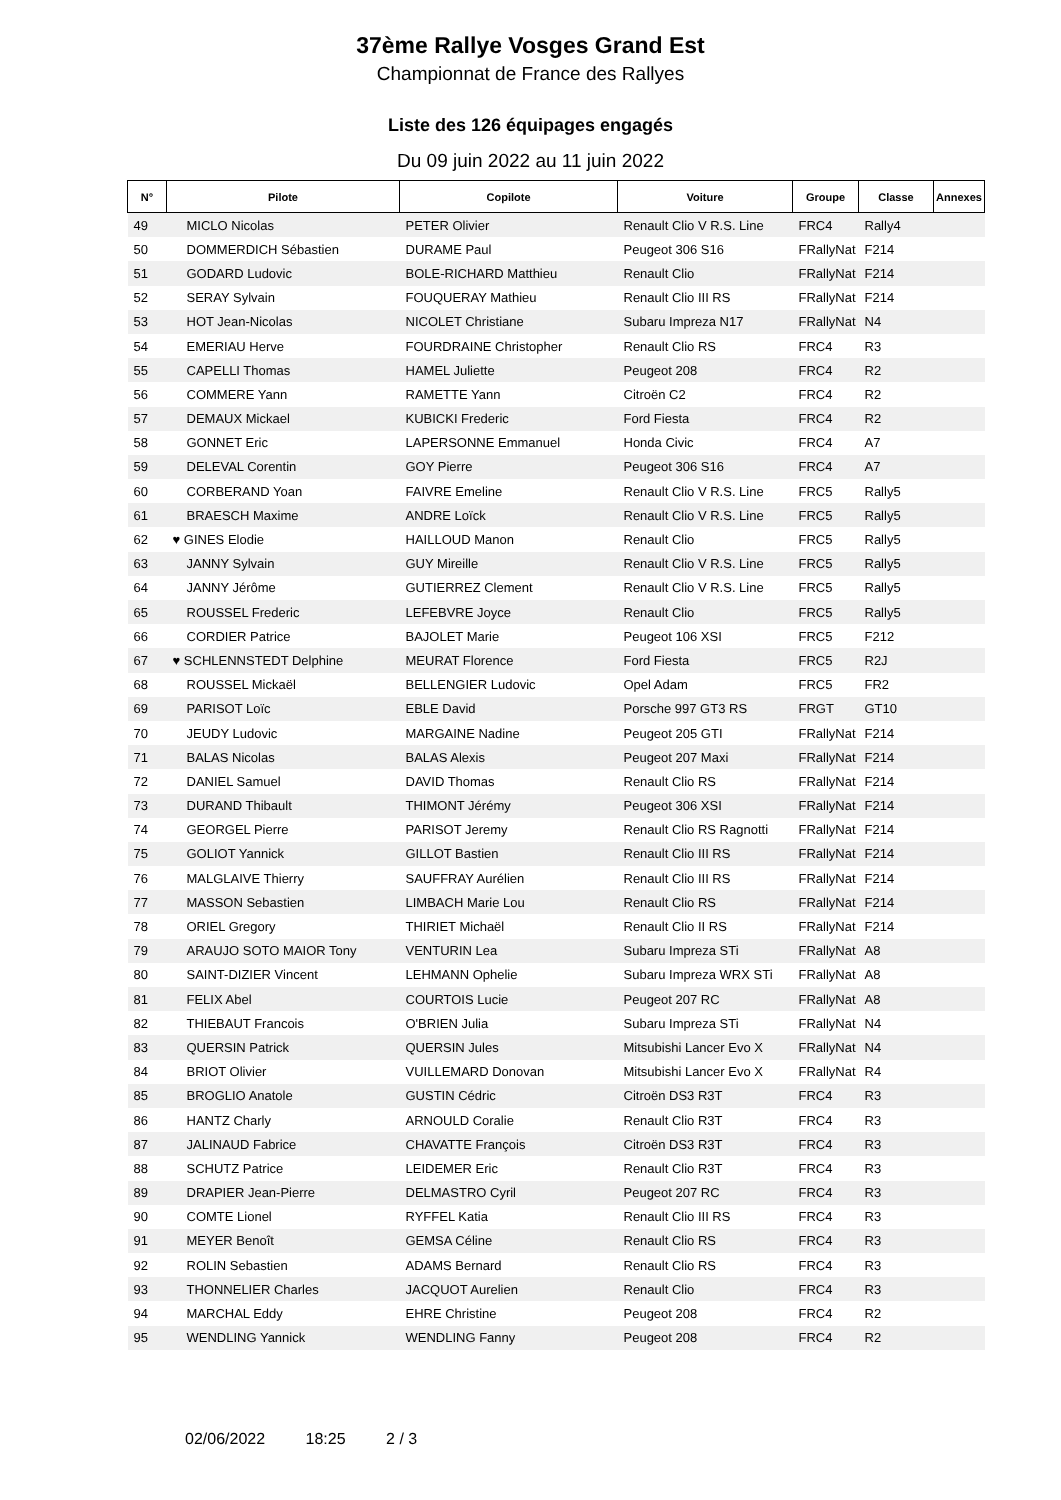37ème Rallye Vosges Grand Est
Championnat de France des Rallyes
Liste des 126 équipages engagés
Du 09 juin 2022 au 11 juin 2022
| N° | Pilote | Copilote | Voiture | Groupe | Classe | Annexes |
| --- | --- | --- | --- | --- | --- | --- |
| 49 | MICLO Nicolas | PETER Olivier | Renault Clio V R.S. Line | FRC4 | Rally4 | |
| 50 | DOMMERDICH Sébastien | DURAME Paul | Peugeot 306 S16 | FRallyNat | F214 | |
| 51 | GODARD Ludovic | BOLE-RICHARD Matthieu | Renault Clio | FRallyNat | F214 | |
| 52 | SERAY Sylvain | FOUQUERAY Mathieu | Renault Clio III RS | FRallyNat | F214 | |
| 53 | HOT Jean-Nicolas | NICOLET Christiane | Subaru Impreza N17 | FRallyNat | N4 | |
| 54 | EMERIAU Herve | FOURDRAINE Christopher | Renault Clio RS | FRC4 | R3 | |
| 55 | CAPELLI Thomas | HAMEL Juliette | Peugeot 208 | FRC4 | R2 | |
| 56 | COMMERE Yann | RAMETTE Yann | Citroën C2 | FRC4 | R2 | |
| 57 | DEMAUX Mickael | KUBICKI Frederic | Ford Fiesta | FRC4 | R2 | |
| 58 | GONNET Eric | LAPERSONNE Emmanuel | Honda Civic | FRC4 | A7 | |
| 59 | DELEVAL Corentin | GOY Pierre | Peugeot 306 S16 | FRC4 | A7 | |
| 60 | CORBERAND Yoan | FAIVRE Emeline | Renault Clio V R.S. Line | FRC5 | Rally5 | |
| 61 | BRAESCH Maxime | ANDRE Loïck | Renault Clio V R.S. Line | FRC5 | Rally5 | |
| 62 | ♥ GINES Elodie | HAILLOUD Manon | Renault Clio | FRC5 | Rally5 | |
| 63 | JANNY Sylvain | GUY Mireille | Renault Clio V R.S. Line | FRC5 | Rally5 | |
| 64 | JANNY Jérôme | GUTIERREZ Clement | Renault Clio V R.S. Line | FRC5 | Rally5 | |
| 65 | ROUSSEL Frederic | LEFEBVRE Joyce | Renault Clio | FRC5 | Rally5 | |
| 66 | CORDIER Patrice | BAJOLET Marie | Peugeot 106 XSI | FRC5 | F212 | |
| 67 | ♥ SCHLENNSTEDT Delphine | MEURAT Florence | Ford Fiesta | FRC5 | R2J | |
| 68 | ROUSSEL Mickaël | BELLENGIER Ludovic | Opel Adam | FRC5 | FR2 | |
| 69 | PARISOT Loïc | EBLE David | Porsche 997 GT3 RS | FRGT | GT10 | |
| 70 | JEUDY Ludovic | MARGAINE Nadine | Peugeot 205 GTI | FRallyNat | F214 | |
| 71 | BALAS Nicolas | BALAS Alexis | Peugeot 207 Maxi | FRallyNat | F214 | |
| 72 | DANIEL Samuel | DAVID Thomas | Renault Clio RS | FRallyNat | F214 | |
| 73 | DURAND Thibault | THIMONT Jérémy | Peugeot 306 XSI | FRallyNat | F214 | |
| 74 | GEORGEL Pierre | PARISOT Jeremy | Renault Clio RS Ragnotti | FRallyNat | F214 | |
| 75 | GOLIOT Yannick | GILLOT Bastien | Renault Clio III RS | FRallyNat | F214 | |
| 76 | MALGLAIVE Thierry | SAUFFRAY Aurélien | Renault Clio III RS | FRallyNat | F214 | |
| 77 | MASSON Sebastien | LIMBACH Marie Lou | Renault Clio RS | FRallyNat | F214 | |
| 78 | ORIEL Gregory | THIRIET Michaël | Renault Clio II RS | FRallyNat | F214 | |
| 79 | ARAUJO SOTO MAIOR Tony | VENTURIN Lea | Subaru Impreza STi | FRallyNat | A8 | |
| 80 | SAINT-DIZIER Vincent | LEHMANN Ophelie | Subaru Impreza WRX STi | FRallyNat | A8 | |
| 81 | FELIX Abel | COURTOIS Lucie | Peugeot 207 RC | FRallyNat | A8 | |
| 82 | THIEBAUT Francois | O'BRIEN Julia | Subaru Impreza STi | FRallyNat | N4 | |
| 83 | QUERSIN Patrick | QUERSIN Jules | Mitsubishi Lancer Evo X | FRallyNat | N4 | |
| 84 | BRIOT Olivier | VUILLEMARD Donovan | Mitsubishi Lancer Evo X | FRallyNat | R4 | |
| 85 | BROGLIO Anatole | GUSTIN Cédric | Citroën DS3 R3T | FRC4 | R3 | |
| 86 | HANTZ Charly | ARNOULD Coralie | Renault Clio R3T | FRC4 | R3 | |
| 87 | JALINAUD Fabrice | CHAVATTE François | Citroën DS3 R3T | FRC4 | R3 | |
| 88 | SCHUTZ Patrice | LEIDEMER Eric | Renault Clio R3T | FRC4 | R3 | |
| 89 | DRAPIER Jean-Pierre | DELMASTRO Cyril | Peugeot 207 RC | FRC4 | R3 | |
| 90 | COMTE Lionel | RYFFEL Katia | Renault Clio III RS | FRC4 | R3 | |
| 91 | MEYER Benoît | GEMSA Céline | Renault Clio RS | FRC4 | R3 | |
| 92 | ROLIN Sebastien | ADAMS Bernard | Renault Clio RS | FRC4 | R3 | |
| 93 | THONNELIER Charles | JACQUOT Aurelien | Renault Clio | FRC4 | R3 | |
| 94 | MARCHAL Eddy | EHRE Christine | Peugeot 208 | FRC4 | R2 | |
| 95 | WENDLING Yannick | WENDLING Fanny | Peugeot 208 | FRC4 | R2 | |
02/06/2022 18:25 2 / 3